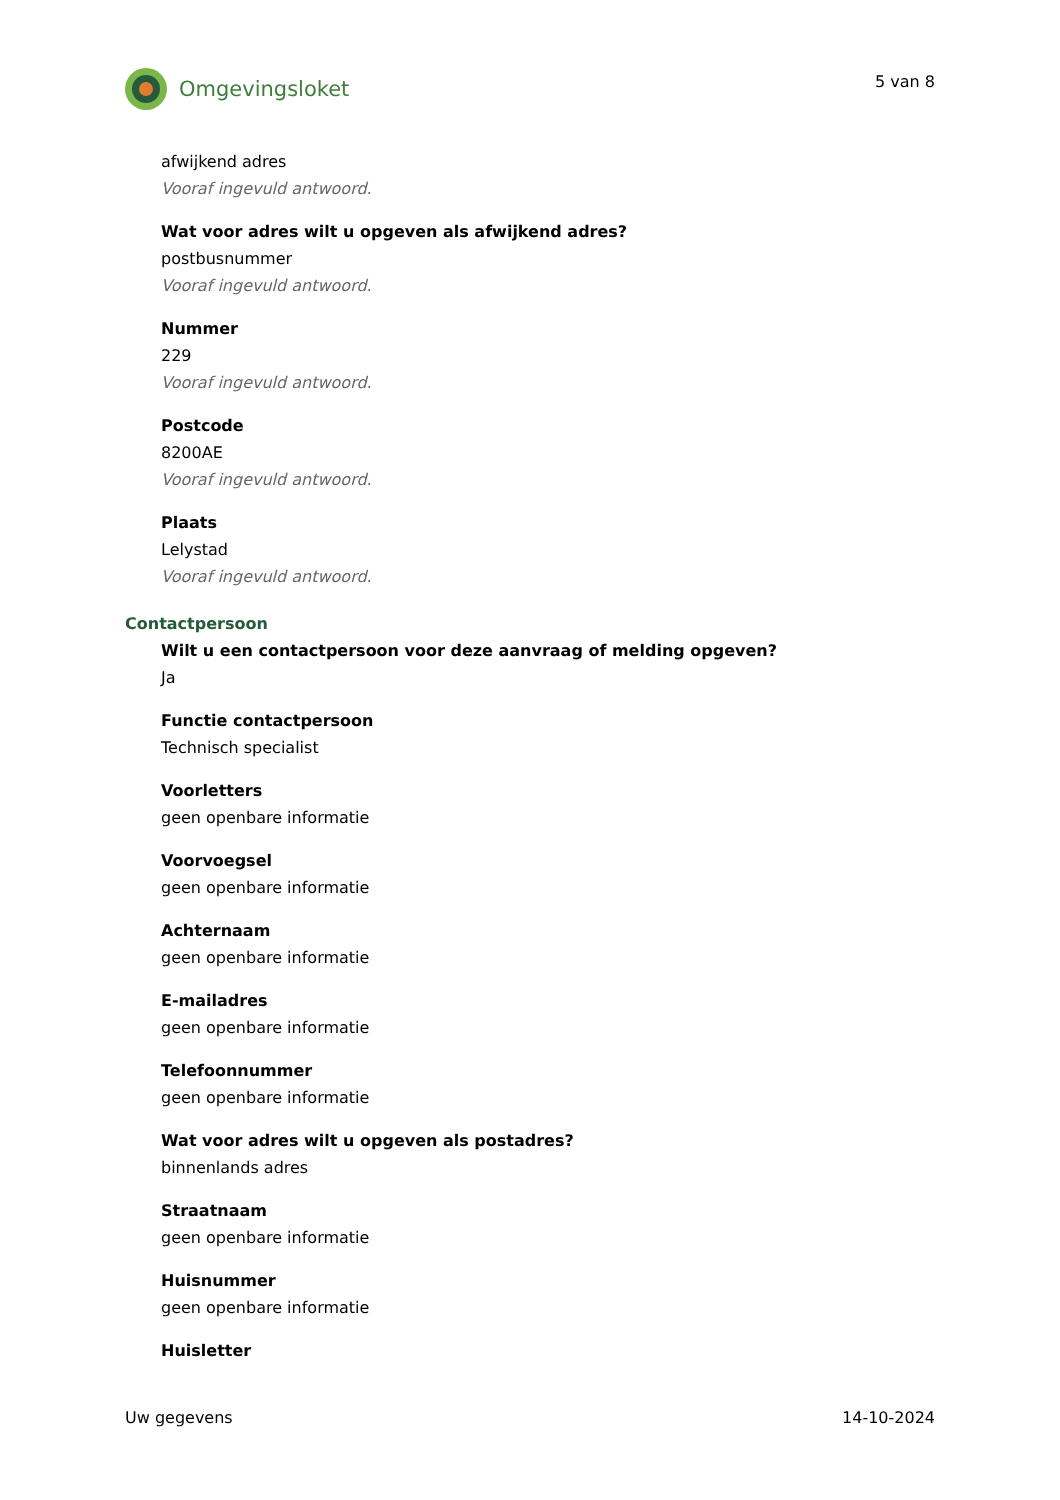Omgevingsloket
5 van 8
afwijkend adres
Vooraf ingevuld antwoord.
Wat voor adres wilt u opgeven als afwijkend adres?
postbusnummer
Vooraf ingevuld antwoord.
Nummer
229
Vooraf ingevuld antwoord.
Postcode
8200AE
Vooraf ingevuld antwoord.
Plaats
Lelystad
Vooraf ingevuld antwoord.
Contactpersoon
Wilt u een contactpersoon voor deze aanvraag of melding opgeven?
Ja
Functie contactpersoon
Technisch specialist
Voorletters
geen openbare informatie
Voorvoegsel
geen openbare informatie
Achternaam
geen openbare informatie
E-mailadres
geen openbare informatie
Telefoonnummer
geen openbare informatie
Wat voor adres wilt u opgeven als postadres?
binnenlands adres
Straatnaam
geen openbare informatie
Huisnummer
geen openbare informatie
Huisletter
Uw gegevens 14-10-2024